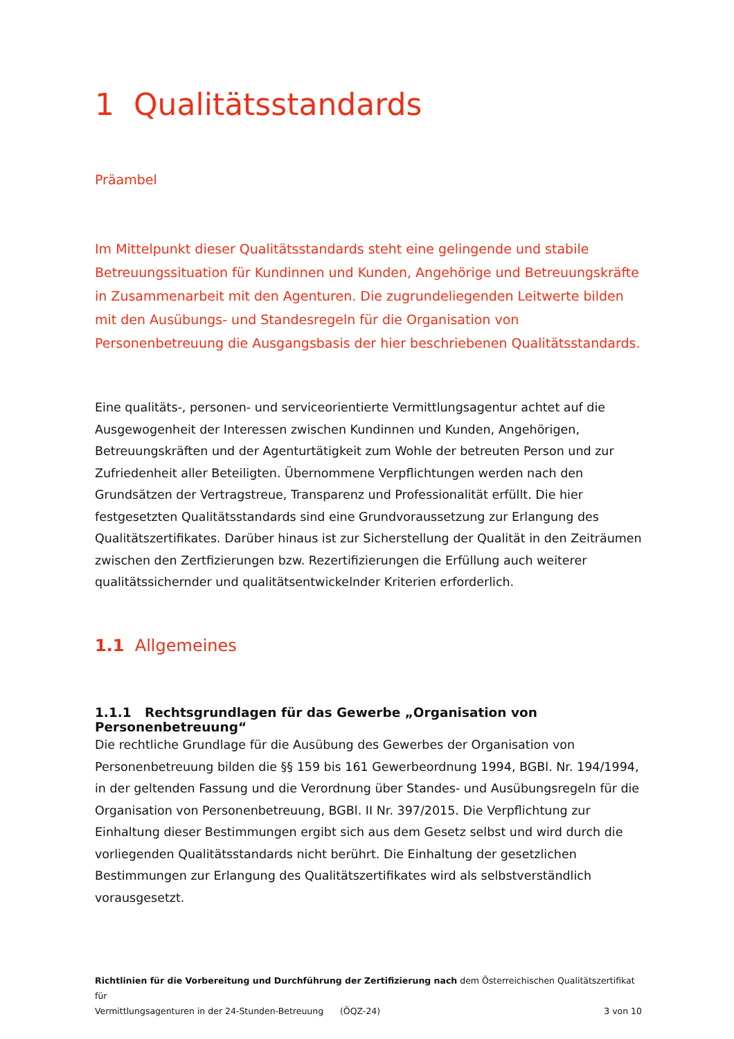1 Qualitätsstandards
Präambel
Im Mittelpunkt dieser Qualitätsstandards steht eine gelingende und stabile Betreuungssituation für Kundinnen und Kunden, Angehörige und Betreuungskräfte in Zusammenarbeit mit den Agenturen. Die zugrundeliegenden Leitwerte bilden mit den Ausübungs- und Standesregeln für die Organisation von Personenbetreuung die Ausgangsbasis der hier beschriebenen Qualitätsstandards.
Eine qualitäts-, personen- und serviceorientierte Vermittlungsagentur achtet auf die Ausgewogenheit der Interessen zwischen Kundinnen und Kunden, Angehörigen, Betreuungskräften und der Agenturtätigkeit zum Wohle der betreuten Person und zur Zufriedenheit aller Beteiligten. Übernommene Verpflichtungen werden nach den Grundsätzen der Vertragstreue, Transparenz und Professionalität erfüllt. Die hier festgesetzten Qualitätsstandards sind eine Grundvoraussetzung zur Erlangung des Qualitätszertifikates. Darüber hinaus ist zur Sicherstellung der Qualität in den Zeiträumen zwischen den Zertfizierungen bzw. Rezertifizierungen die Erfüllung auch weiterer qualitätssichernder und qualitätsentwickelnder Kriterien erforderlich.
1.1 Allgemeines
1.1.1 Rechtsgrundlagen für das Gewerbe „Organisation von Personenbetreuung“
Die rechtliche Grundlage für die Ausübung des Gewerbes der Organisation von Personenbetreuung bilden die §§ 159 bis 161 Gewerbeordnung 1994, BGBl. Nr. 194/1994, in der geltenden Fassung und die Verordnung über Standes- und Ausübungsregeln für die Organisation von Personenbetreuung, BGBl. II Nr. 397/2015. Die Verpflichtung zur Einhaltung dieser Bestimmungen ergibt sich aus dem Gesetz selbst und wird durch die vorliegenden Qualitätsstandards nicht berührt. Die Einhaltung der gesetzlichen Bestimmungen zur Erlangung des Qualitätszertifikates wird als selbstverständlich vorausgesetzt.
Richtlinien für die Vorbereitung und Durchführung der Zertifizierung nach dem Österreichischen Qualitätszertifikat für
Vermittlungsagenturen in der 24-Stunden-Betreuung (ÖQZ-24) 3 von 10